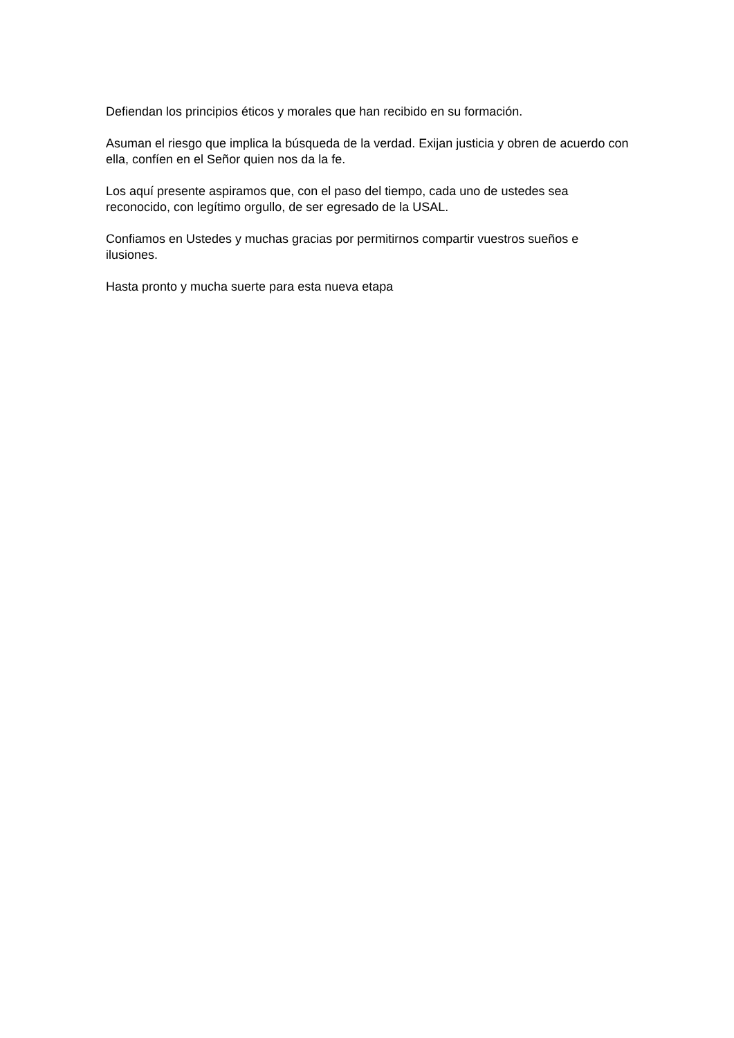Defiendan los principios éticos y morales que han recibido en su formación.
Asuman el riesgo que implica la búsqueda de la verdad. Exijan justicia y obren de acuerdo con ella, confíen en el Señor quien nos da la fe.
Los aquí presente aspiramos que, con el paso del tiempo, cada uno de ustedes sea reconocido, con legítimo orgullo, de ser egresado de la USAL.
Confiamos en Ustedes y muchas gracias por permitirnos compartir vuestros sueños e ilusiones.
Hasta pronto y mucha suerte para esta nueva etapa